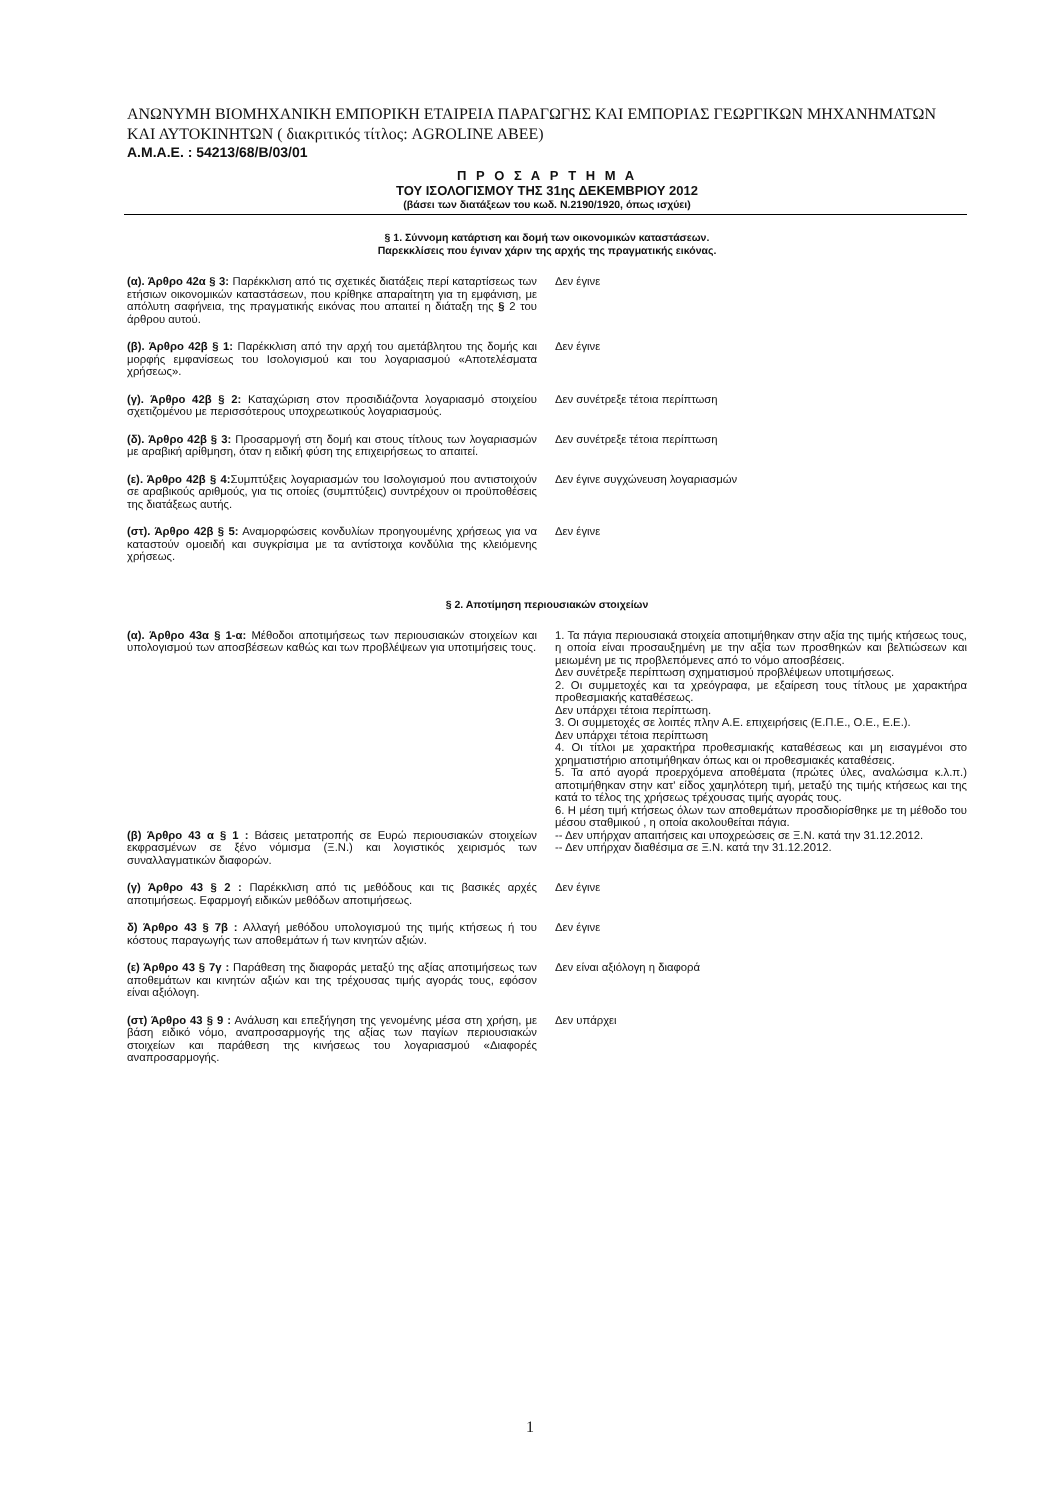ΑΝΩΝΥΜΗ ΒΙΟΜΗΧΑΝΙΚΗ ΕΜΠΟΡΙΚΗ ΕΤΑΙΡΕΙΑ ΠΑΡΑΓΩΓΗΣ ΚΑΙ ΕΜΠΟΡΙΑΣ ΓΕΩΡΓΙΚΩΝ ΜΗΧΑΝΗΜΑΤΩΝ ΚΑΙ ΑΥΤΟΚΙΝΗΤΩΝ ( διακριτικός τίτλος: AGROLINE ABEE)
Α.Μ.Α.Ε. : 54213/68/Β/03/01
Π Ρ Ο Σ Α Ρ Τ Η Μ Α
ΤΟΥ ΙΣΟΛΟΓΙΣΜΟΥ ΤΗΣ 31ης ΔΕΚΕΜΒΡΙΟΥ 2012
(βάσει των διατάξεων του κωδ. Ν.2190/1920, όπως ισχύει)
§ 1. Σύννομη κατάρτιση και δομή των οικονομικών καταστάσεων.
Παρεκκλίσεις που έγιναν χάριν της αρχής της πραγματικής εικόνας.
| (α). Άρθρο 42α § 3: Παρέκκλιση από τις σχετικές διατάξεις περί καταρτίσεως των ετήσιων οικονομικών καταστάσεων, που κρίθηκε απαραίτητη για τη εμφάνιση, με απόλυτη σαφήνεια, της πραγματικής εικόνας που απαιτεί η διάταξη της § 2 του άρθρου αυτού. | Δεν έγινε |
| (β). Άρθρο 42β § 1: Παρέκκλιση από την αρχή του αμετάβλητου της δομής και μορφής εμφανίσεως του Ισολογισμού και του λογαριασμού «Αποτελέσματα χρήσεως». | Δεν έγινε |
| (γ). Άρθρο 42β § 2: Καταχώριση στον προσιδιάζοντα λογαριασμό στοιχείου σχετιζομένου με περισσότερους υποχρεωτικούς λογαριασμούς. | Δεν συνέτρεξε τέτοια περίπτωση |
| (δ). Άρθρο 42β § 3: Προσαρμογή στη δομή και στους τίτλους των λογαριασμών με αραβική αρίθμηση, όταν η ειδική φύση της επιχειρήσεως το απαιτεί. | Δεν συνέτρεξε τέτοια περίπτωση |
| (ε). Άρθρο 42β § 4: Συμπτύξεις λογαριασμών του Ισολογισμού που αντιστοιχούν σε αραβικούς αριθμούς, για τις οποίες (συμπτύξεις) συντρέχουν οι προϋποθέσεις της διατάξεως αυτής. | Δεν έγινε συγχώνευση λογαριασμών |
| (στ). Άρθρο 42β § 5: Αναμορφώσεις κονδυλίων προηγουμένης χρήσεως για να καταστούν ομοειδή και συγκρίσιμα με τα αντίστοιχα κονδύλια της κλειόμενης χρήσεως. | Δεν έγινε |
§ 2. Αποτίμηση περιουσιακών στοιχείων
| (α). Άρθρο 43α § 1-α: Μέθοδοι αποτιμήσεως των περιουσιακών στοιχείων και υπολογισμού των αποσβέσεων καθώς και των προβλέψεων για υποτιμήσεις τους. | 1. Τα πάγια περιουσιακά στοιχεία αποτιμήθηκαν στην αξία της τιμής κτήσεως τους, η οποία είναι προσαυξημένη με την αξία των προσθηκών και βελτιώσεων και μειωμένη με τις προβλεπόμενες από το νόμο αποσβέσεις. Δεν συνέτρεξε περίπτωση σχηματισμού προβλέψεων υποτιμήσεως. 2. Οι συμμετοχές και τα χρεόγραφα, με εξαίρεση τους τίτλους με χαρακτήρα προθεσμιακής καταθέσεως. Δεν υπάρχει τέτοια περίπτωση. 3. Οι συμμετοχές σε λοιπές πλην Α.Ε. επιχειρήσεις (Ε.Π.Ε., Ο.Ε., Ε.Ε.). Δεν υπάρχει τέτοια περίπτωση 4. Οι τίτλοι με χαρακτήρα προθεσμιακής καταθέσεως και μη εισαγμένοι στο χρηματιστήριο αποτιμήθηκαν όπως και οι προθεσμιακές καταθέσεις. 5. Τα από αγορά προερχόμενα αποθέματα (πρώτες ύλες, αναλώσιμα κ.λ.π.) αποτιμήθηκαν στην κατ' είδος χαμηλότερη τιμή, μεταξύ της τιμής κτήσεως και της κατά το τέλος της χρήσεως τρέχουσας τιμής αγοράς τους. 6. Η μέση τιμή κτήσεως όλων των αποθεμάτων προσδιορίσθηκε με τη μέθοδο του μέσου σταθμικού , η οποία ακολουθείται πάγια. |
| (β) Άρθρο 43 α § 1 : Βάσεις μετατροπής σε Ευρώ περιουσιακών στοιχείων εκφρασμένων σε ξένο νόμισμα (Ξ.Ν.) και λογιστικός χειρισμός των συναλλαγματικών διαφορών. | -- Δεν υπήρχαν απαιτήσεις και υποχρεώσεις σε Ξ.Ν. κατά την 31.12.2012. -- Δεν υπήρχαν διαθέσιμα σε Ξ.Ν. κατά την 31.12.2012. |
| (γ) Άρθρο 43 § 2 : Παρέκκλιση από τις μεθόδους και τις βασικές αρχές αποτιμήσεως. Εφαρμογή ειδικών μεθόδων αποτιμήσεως. | Δεν έγινε |
| δ) Άρθρο 43 § 7β : Αλλαγή μεθόδου υπολογισμού της τιμής κτήσεως ή του κόστους παραγωγής των αποθεμάτων ή των κινητών αξιών. | Δεν έγινε |
| (ε) Άρθρο 43 § 7γ : Παράθεση της διαφοράς μεταξύ της αξίας αποτιμήσεως των αποθεμάτων και κινητών αξιών και της τρέχουσας τιμής αγοράς τους, εφόσον είναι αξιόλογη. | Δεν είναι αξιόλογη η διαφορά |
| (στ) Άρθρο 43 § 9 : Ανάλυση και επεξήγηση της γενομένης μέσα στη χρήση, με βάση ειδικό νόμο, αναπροσαρμογής της αξίας των παγίων περιουσιακών στοιχείων και παράθεση της κινήσεως του λογαριασμού «Διαφορές αναπροσαρμογής. | Δεν υπάρχει |
1